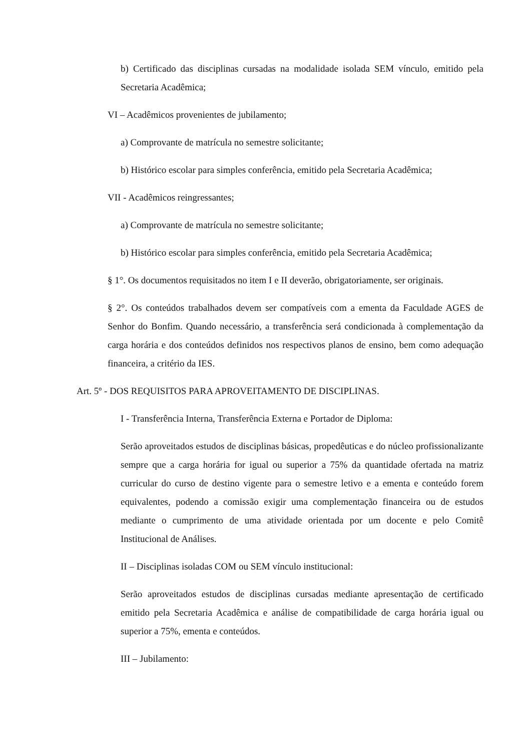b) Certificado das disciplinas cursadas na modalidade isolada SEM vínculo, emitido pela Secretaria Acadêmica;
VI – Acadêmicos provenientes de jubilamento;
a) Comprovante de matrícula no semestre solicitante;
b) Histórico escolar para simples conferência, emitido pela Secretaria Acadêmica;
VII - Acadêmicos reingressantes;
a) Comprovante de matrícula no semestre solicitante;
b) Histórico escolar para simples conferência, emitido pela Secretaria Acadêmica;
§ 1°. Os documentos requisitados no item I e II deverão, obrigatoriamente, ser originais.
§ 2°. Os conteúdos trabalhados devem ser compatíveis com a ementa da Faculdade AGES de Senhor do Bonfim. Quando necessário, a transferência será condicionada à complementação da carga horária e dos conteúdos definidos nos respectivos planos de ensino, bem como adequação financeira, a critério da IES.
Art. 5º - DOS REQUISITOS PARA APROVEITAMENTO DE DISCIPLINAS.
I - Transferência Interna, Transferência Externa e Portador de Diploma:
Serão aproveitados estudos de disciplinas básicas, propedêuticas e do núcleo profissionalizante sempre que a carga horária for igual ou superior a 75% da quantidade ofertada na matriz curricular do curso de destino vigente para o semestre letivo e a ementa e conteúdo forem equivalentes, podendo a comissão exigir uma complementação financeira ou de estudos mediante o cumprimento de uma atividade orientada por um docente e pelo Comitê Institucional de Análises.
II – Disciplinas isoladas COM ou SEM vínculo institucional:
Serão aproveitados estudos de disciplinas cursadas mediante apresentação de certificado emitido pela Secretaria Acadêmica e análise de compatibilidade de carga horária igual ou superior a 75%, ementa e conteúdos.
III – Jubilamento: